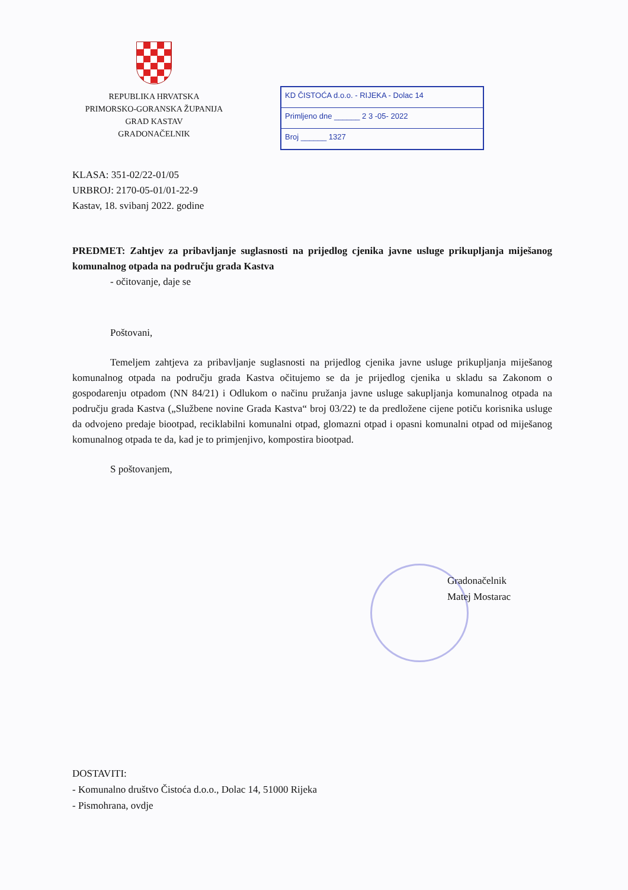REPUBLIKA HRVATSKA
PRIMORSKO-GORANSKA ŽUPANIJA
GRAD KASTAV
GRADONAČELNIK
KD ČISTOĆA d.o.o. - RIJEKA - Dolac 14
Primljeno dne ______ 2 3 -05- 2022
Broj ______ 1327
KLASA: 351-02/22-01/05
URBROJ: 2170-05-01/01-22-9
Kastav, 18. svibanj 2022. godine
PREDMET: Zahtjev za pribavljanje suglasnosti na prijedlog cjenika javne usluge prikupljanja miješanog komunalnog otpada na području grada Kastva
- očitovanje, daje se
Poštovani,
Temeljem zahtjeva za pribavljanje suglasnosti na prijedlog cjenika javne usluge prikupljanja miješanog komunalnog otpada na području grada Kastva očitujemo se da je prijedlog cjenika u skladu sa Zakonom o gospodarenju otpadom (NN 84/21) i Odlukom o načinu pružanja javne usluge sakupljanja komunalnog otpada na području grada Kastva („Službene novine Grada Kastva“ broj 03/22) te da predložene cijene potiču korisnika usluge da odvojeno predaje biootpad, reciklabilni komunalni otpad, glomazni otpad i opasni komunalni otpad od miješanog komunalnog otpada te da, kad je to primjenjivo, kompostira biootpad.
S poštovanjem,
Gradonačelnik
Matej Mostarac
DOSTAVITI:
- Komunalno društvo Čistoća d.o.o., Dolac 14, 51000 Rijeka
- Pismohrana, ovdje